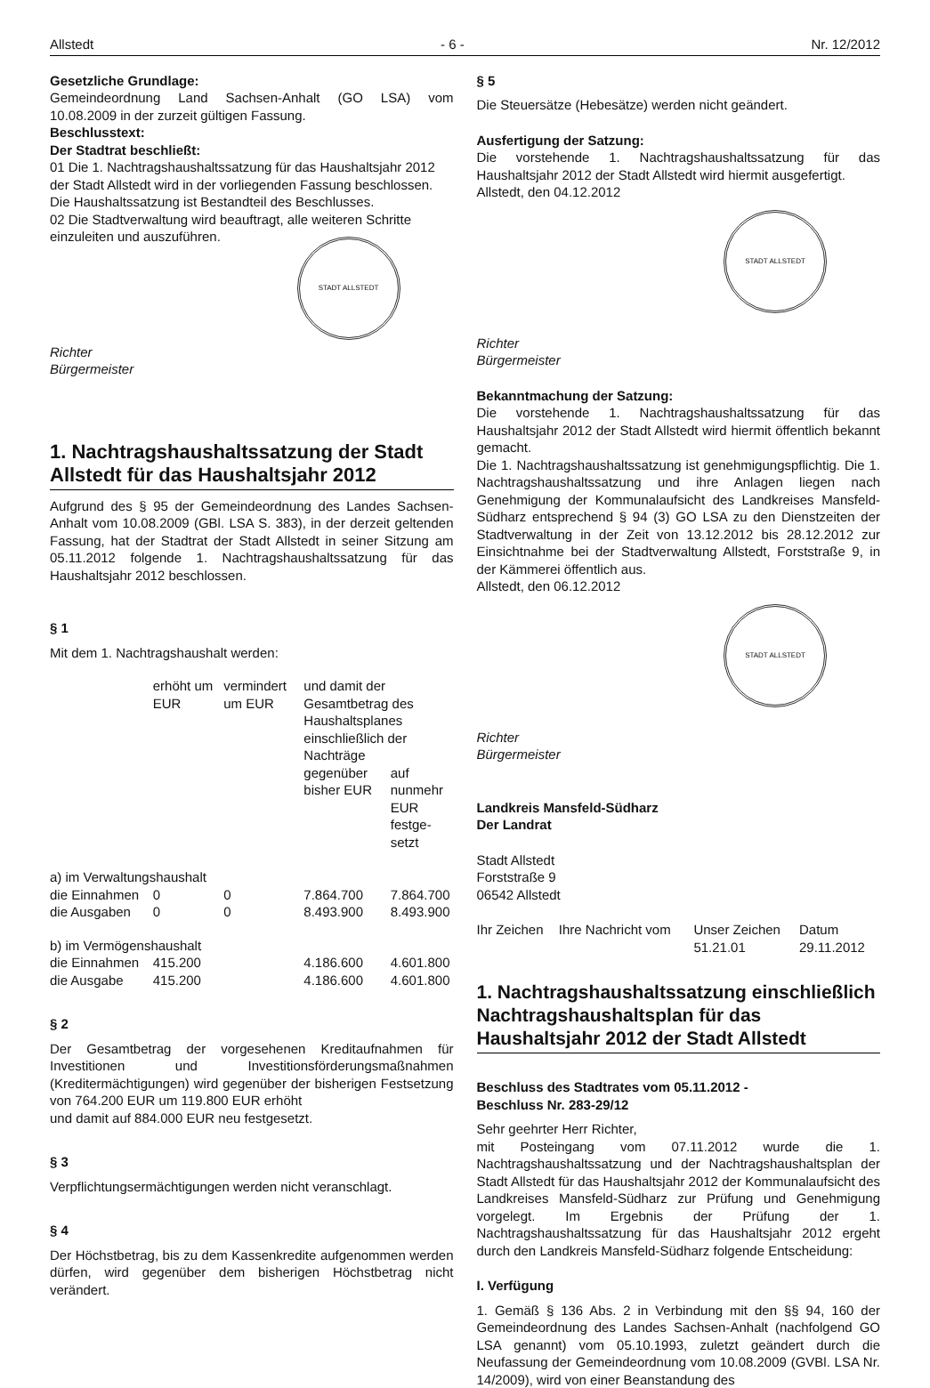Allstedt - 6 - Nr. 12/2012
Gesetzliche Grundlage:
Gemeindeordnung Land Sachsen-Anhalt (GO LSA) vom 10.08.2009 in der zurzeit gültigen Fassung.
Beschlusstext:
Der Stadtrat beschließt:
01 Die 1. Nachtragshaushaltssatzung für das Haushaltsjahr 2012 der Stadt Allstedt wird in der vorliegenden Fassung beschlossen. Die Haushaltssatzung ist Bestandteil des Beschlusses.
02 Die Stadtverwaltung wird beauftragt, alle weiteren Schritte einzuleiten und auszuführen.
STADT ALLSTEDT
Richter
Bürgermeister
1. Nachtragshaushaltssatzung der Stadt Allstedt für das Haushaltsjahr 2012
Aufgrund des § 95 der Gemeindeordnung des Landes Sachsen-Anhalt vom 10.08.2009 (GBl. LSA S. 383), in der derzeit geltenden Fassung, hat der Stadtrat der Stadt Allstedt in seiner Sitzung am 05.11.2012 folgende 1. Nachtragshaushaltssatzung für das Haushaltsjahr 2012 beschlossen.
§ 1
Mit dem 1. Nachtragshaushalt werden:
| | erhöht um EUR | vermindert um EUR | und damit der Gesamtbetrag des Haushaltsplanes einschließlich der Nachträge | |
| | | | gegenüber bisher EUR | auf nunmehr EUR festge-setzt |
| a) im Verwaltungshaushalt | | | | |
| die Einnahmen | 0 | 0 | 7.864.700 | 7.864.700 |
| die Ausgaben | 0 | 0 | 8.493.900 | 8.493.900 |
| b) im Vermögenshaushalt | | | | |
| die Einnahmen | 415.200 | | 4.186.600 | 4.601.800 |
| die Ausgabe | 415.200 | | 4.186.600 | 4.601.800 |
§ 2
Der Gesamtbetrag der vorgesehenen Kreditaufnahmen für Investitionen und Investitionsförderungsmaßnahmen (Kreditermächtigungen) wird gegenüber der bisherigen Festsetzung von 764.200 EUR um 119.800 EUR erhöht
und damit auf 884.000 EUR neu festgesetzt.
§ 3
Verpflichtungsermächtigungen werden nicht veranschlagt.
§ 4
Der Höchstbetrag, bis zu dem Kassenkredite aufgenommen werden dürfen, wird gegenüber dem bisherigen Höchstbetrag nicht verändert.
§ 5
Die Steuersätze (Hebesätze) werden nicht geändert.
Ausfertigung der Satzung:
Die vorstehende 1. Nachtragshaushaltssatzung für das Haushaltsjahr 2012 der Stadt Allstedt wird hiermit ausgefertigt.
Allstedt, den 04.12.2012
STADT ALLSTEDT
Richter
Bürgermeister
Bekanntmachung der Satzung:
Die vorstehende 1. Nachtragshaushaltssatzung für das Haushaltsjahr 2012 der Stadt Allstedt wird hiermit öffentlich bekannt gemacht.
Die 1. Nachtragshaushaltssatzung ist genehmigungspflichtig. Die 1. Nachtragshaushaltssatzung und ihre Anlagen liegen nach Genehmigung der Kommunalaufsicht des Landkreises Mansfeld-Südharz entsprechend § 94 (3) GO LSA zu den Dienstzeiten der Stadtverwaltung in der Zeit von 13.12.2012 bis 28.12.2012 zur Einsichtnahme bei der Stadtverwaltung Allstedt, Forststraße 9, in der Kämmerei öffentlich aus.
Allstedt, den 06.12.2012
STADT ALLSTEDT
Richter
Bürgermeister
Landkreis Mansfeld-Südharz
Der Landrat
Stadt Allstedt
Forststraße 9
06542 Allstedt
| Ihr Zeichen | Ihre Nachricht vom | Unser Zeichen 51.21.01 | Datum 29.11.2012 |
1. Nachtragshaushaltssatzung einschließlich Nachtragshaushaltsplan für das Haushaltsjahr 2012 der Stadt Allstedt
Beschluss des Stadtrates vom 05.11.2012 -
Beschluss Nr. 283-29/12
Sehr geehrter Herr Richter,
mit Posteingang vom 07.11.2012 wurde die 1. Nachtragshaushaltssatzung und der Nachtragshaushaltsplan der Stadt Allstedt für das Haushaltsjahr 2012 der Kommunalaufsicht des Landkreises Mansfeld-Südharz zur Prüfung und Genehmigung vorgelegt. Im Ergebnis der Prüfung der 1. Nachtragshaushaltssatzung für das Haushaltsjahr 2012 ergeht durch den Landkreis Mansfeld-Südharz folgende Entscheidung:
I. Verfügung
1. Gemäß § 136 Abs. 2 in Verbindung mit den §§ 94, 160 der Gemeindeordnung des Landes Sachsen-Anhalt (nachfolgend GO LSA genannt) vom 05.10.1993, zuletzt geändert durch die Neufassung der Gemeindeordnung vom 10.08.2009 (GVBl. LSA Nr. 14/2009), wird von einer Beanstandung des